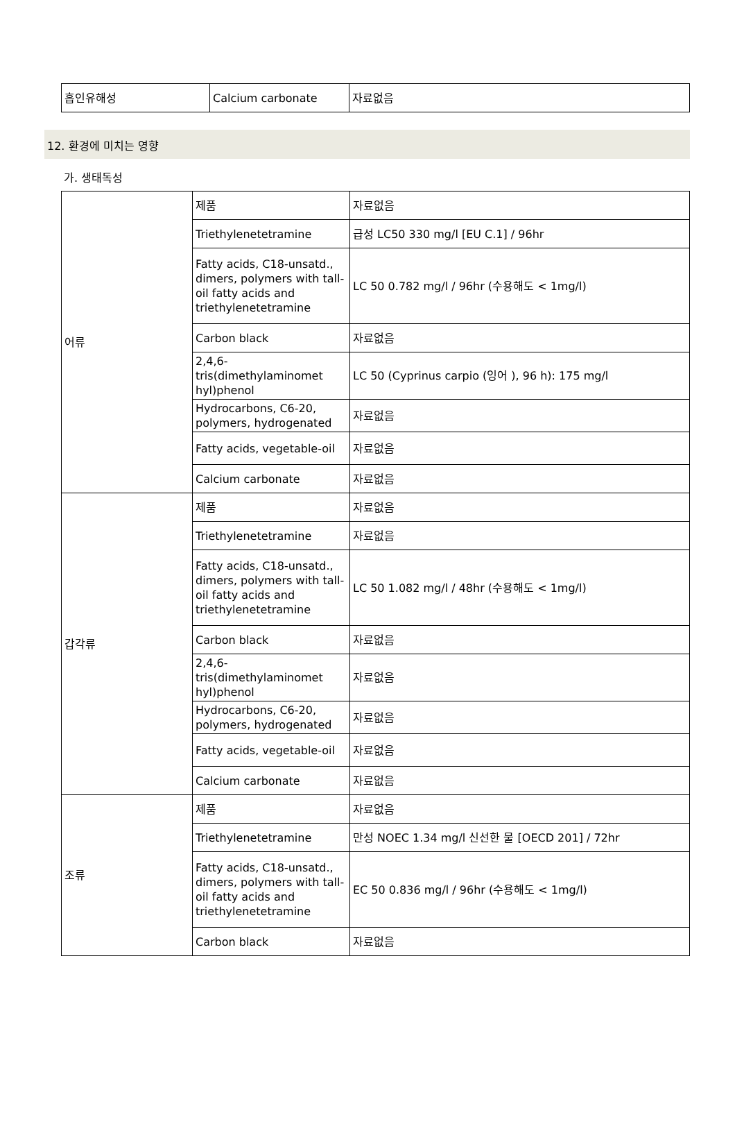| 흡인유해성 | Calcium carbonate | 자료없음 |
12. 환경에 미치는 영향
가. 생태독성
| 어류 | 제품 | 자료없음 |
| | Triethylenetetramine | 급성 LC50 330 mg/l [EU C.1] / 96hr |
| | Fatty acids, C18-unsatd., dimers, polymers with tall-oil fatty acids and triethylenetetramine | LC 50 0.782 mg/l / 96hr (수용해도 < 1mg/l) |
| | Carbon black | 자료없음 |
| | 2,4,6-tris(dimethylaminomet hyl)phenol | LC 50 (Cyprinus carpio (잉어 ), 96 h): 175 mg/l |
| | Hydrocarbons, C6-20, polymers, hydrogenated | 자료없음 |
| | Fatty acids, vegetable-oil | 자료없음 |
| | Calcium carbonate | 자료없음 |
| 갑각류 | 제품 | 자료없음 |
| | Triethylenetetramine | 자료없음 |
| | Fatty acids, C18-unsatd., dimers, polymers with tall-oil fatty acids and triethylenetetramine | LC 50 1.082 mg/l / 48hr (수용해도 < 1mg/l) |
| | Carbon black | 자료없음 |
| | 2,4,6-tris(dimethylaminomet hyl)phenol | 자료없음 |
| | Hydrocarbons, C6-20, polymers, hydrogenated | 자료없음 |
| | Fatty acids, vegetable-oil | 자료없음 |
| | Calcium carbonate | 자료없음 |
| 조류 | 제품 | 자료없음 |
| | Triethylenetetramine | 만성 NOEC 1.34 mg/l 신선한 물 [OECD 201] / 72hr |
| | Fatty acids, C18-unsatd., dimers, polymers with tall-oil fatty acids and triethylenetetramine | EC 50 0.836 mg/l / 96hr (수용해도 < 1mg/l) |
| | Carbon black | 자료없음 |